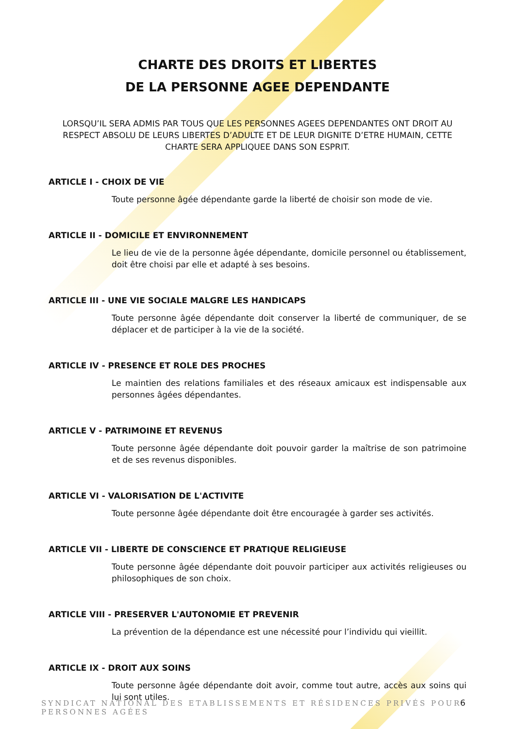CHARTE DES DROITS ET LIBERTES
DE LA PERSONNE AGEE DEPENDANTE
LORSQU’IL SERA ADMIS PAR TOUS QUE LES PERSONNES AGEES DEPENDANTES ONT DROIT AU RESPECT ABSOLU DE LEURS LIBERTES D’ADULTE ET DE LEUR DIGNITE D’ETRE HUMAIN, CETTE CHARTE SERA APPLIQUEE DANS SON ESPRIT.
ARTICLE I - CHOIX DE VIE
Toute personne âgée dépendante garde la liberté de choisir son mode de vie.
ARTICLE II - DOMICILE ET ENVIRONNEMENT
Le lieu de vie de la personne âgée dépendante, domicile personnel ou établissement, doit être choisi par elle et adapté à ses besoins.
ARTICLE III - UNE VIE SOCIALE MALGRE LES HANDICAPS
Toute personne âgée dépendante doit conserver la liberté de communiquer, de se déplacer et de participer à la vie de la société.
ARTICLE IV - PRESENCE ET ROLE DES PROCHES
Le maintien des relations familiales et des réseaux amicaux est indispensable aux personnes âgées dépendantes.
ARTICLE V - PATRIMOINE ET REVENUS
Toute personne âgée dépendante doit pouvoir garder la maîtrise de son patrimoine et de ses revenus disponibles.
ARTICLE VI - VALORISATION DE L'ACTIVITE
Toute personne âgée dépendante doit être encouragée à garder ses activités.
ARTICLE VII - LIBERTE DE CONSCIENCE ET PRATIQUE RELIGIEUSE
Toute personne âgée dépendante doit pouvoir participer aux activités religieuses ou philosophiques de son choix.
ARTICLE VIII - PRESERVER L'AUTONOMIE ET PREVENIR
La prévention de la dépendance est une nécessité pour l’individu qui vieillit.
ARTICLE IX - DROIT AUX SOINS
Toute personne âgée dépendante doit avoir, comme tout autre, accès aux soins qui lui sont utiles.
SYNDICAT NATIONAL DES ETABLISSEMENTS ET RÉSIDENCES PRIVÉS POUR PERSONNES AGÉES
6